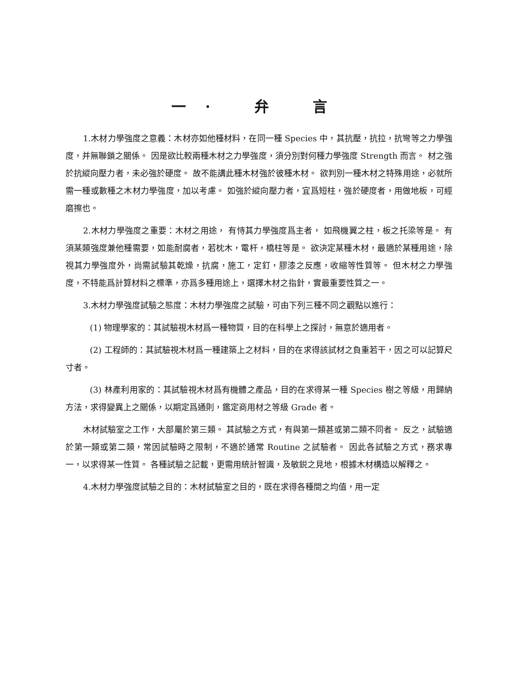一· 弁 言
1.木材力學強度之意義：木材亦如他種材料，在同一種 Species 中，其抗壓，抗拉，抗彎等之力學強度，并無聯鎖之關係。 因是欲比較兩種木材之力學強度，須分別對何種力學強度 Strength 而言。 材之強於抗縱向壓力者，未必強於硬度。 故不能講此種木材強於彼種木材。 欲判別一種木材之特殊用途，必就所需一種或數種之木材力學強度，加以考慮。 如強於縱向壓力者，宜爲短柱，強於硬度者，用做地板，可經磨擦也。
2.木材力學強度之重要：木材之用途， 有恃其力學強度爲主者， 如飛機翼之柱，板之托梁等是。 有須某類強度兼他種需要，如能耐腐者，若枕木，電杆，橋柱等是。 欲決定某種木材，最適於某種用途，除視其力學強度外，尚需試驗其乾燥，抗腐，施工，定釘，膠漆之反應，收縮等性質等。 但木材之力學強度，不特能爲計算材料之標準，亦爲多種用途上，選擇木材之指針，實最重要性質之一。
3.木材力學強度試驗之態度：木材力學強度之試驗，可由下列三種不同之觀點以進行：
(1) 物理學家的：其試驗視木材爲一種物質，目的在科學上之探討，無意於適用者。
(2) 工程師的：其試驗視木材爲一種建築上之材料，目的在求得該試材之負重若干，因之可以記算尺寸者。
(3) 林產利用家的：其試驗視木材爲有機體之產品，目的在求得某一種 Species 樹之等級，用歸納方法，求得變異上之關係，以期定爲通則，鑑定商用材之等級 Grade 者。
木材試驗室之工作，大部屬於第三類。 其試驗之方式，有與第一類甚或第二類不同者。 反之，試驗適於第一類或第二類，常因試驗時之限制，不適於通常 Routine 之試驗者。 因此各試驗之方式，務求專一，以求得某一性質。 各種試驗之記載，更需用統計智識，及敏鋭之見地，根據木材構造以解釋之。
4.木材力學強度試驗之目的：木材試驗室之目的，既在求得各種間之均值，用一定